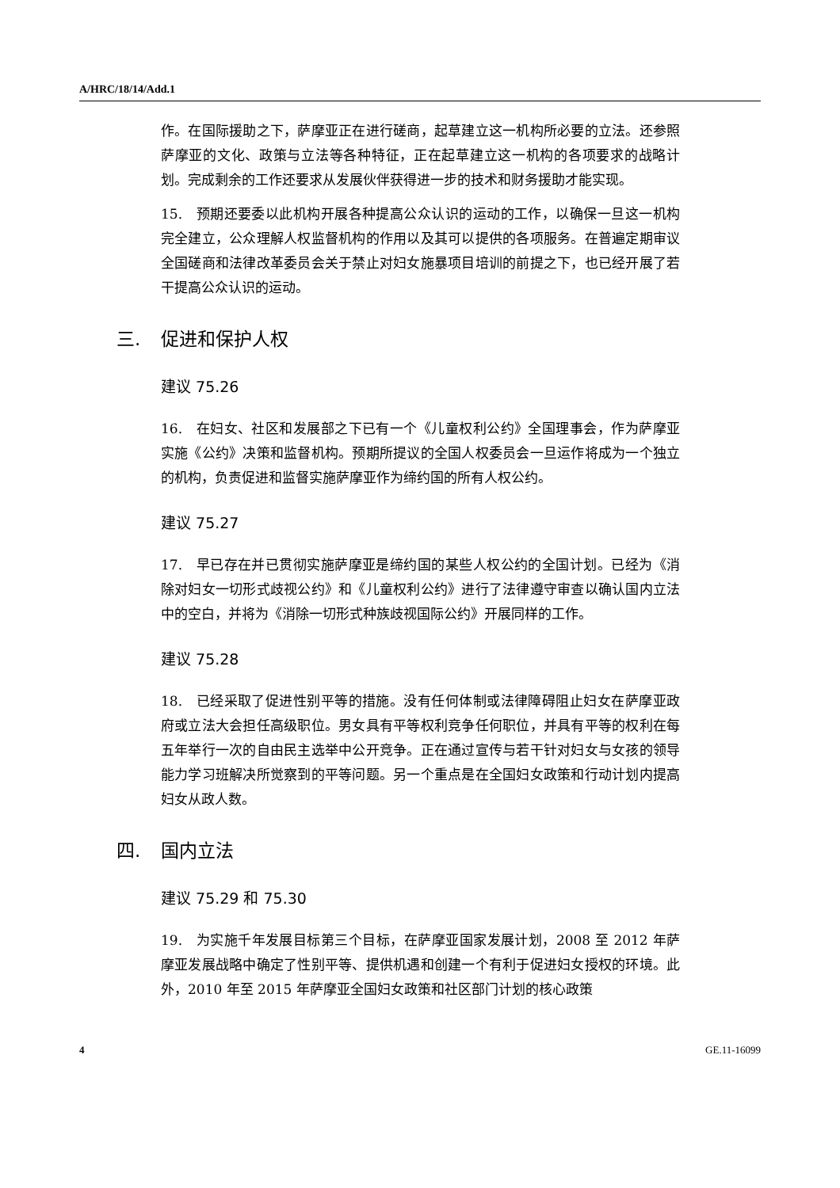A/HRC/18/14/Add.1
作。在国际援助之下，萨摩亚正在进行磋商，起草建立这一机构所必要的立法。还参照萨摩亚的文化、政策与立法等各种特征，正在起草建立这一机构的各项要求的战略计划。完成剩余的工作还要求从发展伙伴获得进一步的技术和财务援助才能实现。
15. 预期还要委以此机构开展各种提高公众认识的运动的工作，以确保一旦这一机构完全建立，公众理解人权监督机构的作用以及其可以提供的各项服务。在普遍定期审议全国磋商和法律改革委员会关于禁止对妇女施暴项目培训的前提之下，也已经开展了若干提高公众认识的运动。
三. 促进和保护人权
建议 75.26
16. 在妇女、社区和发展部之下已有一个《儿童权利公约》全国理事会，作为萨摩亚实施《公约》决策和监督机构。预期所提议的全国人权委员会一旦运作将成为一个独立的机构，负责促进和监督实施萨摩亚作为缔约国的所有人权公约。
建议 75.27
17. 早已存在并已贯彻实施萨摩亚是缔约国的某些人权公约的全国计划。已经为《消除对妇女一切形式歧视公约》和《儿童权利公约》进行了法律遵守审查以确认国内立法中的空白，并将为《消除一切形式种族歧视国际公约》开展同样的工作。
建议 75.28
18. 已经采取了促进性别平等的措施。没有任何体制或法律障碍阻止妇女在萨摩亚政府或立法大会担任高级职位。男女具有平等权利竞争任何职位，并具有平等的权利在每五年举行一次的自由民主选举中公开竞争。正在通过宣传与若干针对妇女与女孩的领导能力学习班解决所觉察到的平等问题。另一个重点是在全国妇女政策和行动计划内提高妇女从政人数。
四. 国内立法
建议 75.29 和 75.30
19. 为实施千年发展目标第三个目标，在萨摩亚国家发展计划，2008 至 2012 年萨摩亚发展战略中确定了性别平等、提供机遇和创建一个有利于促进妇女授权的环境。此外，2010 年至 2015 年萨摩亚全国妇女政策和社区部门计划的核心政策
4 GE.11-16099